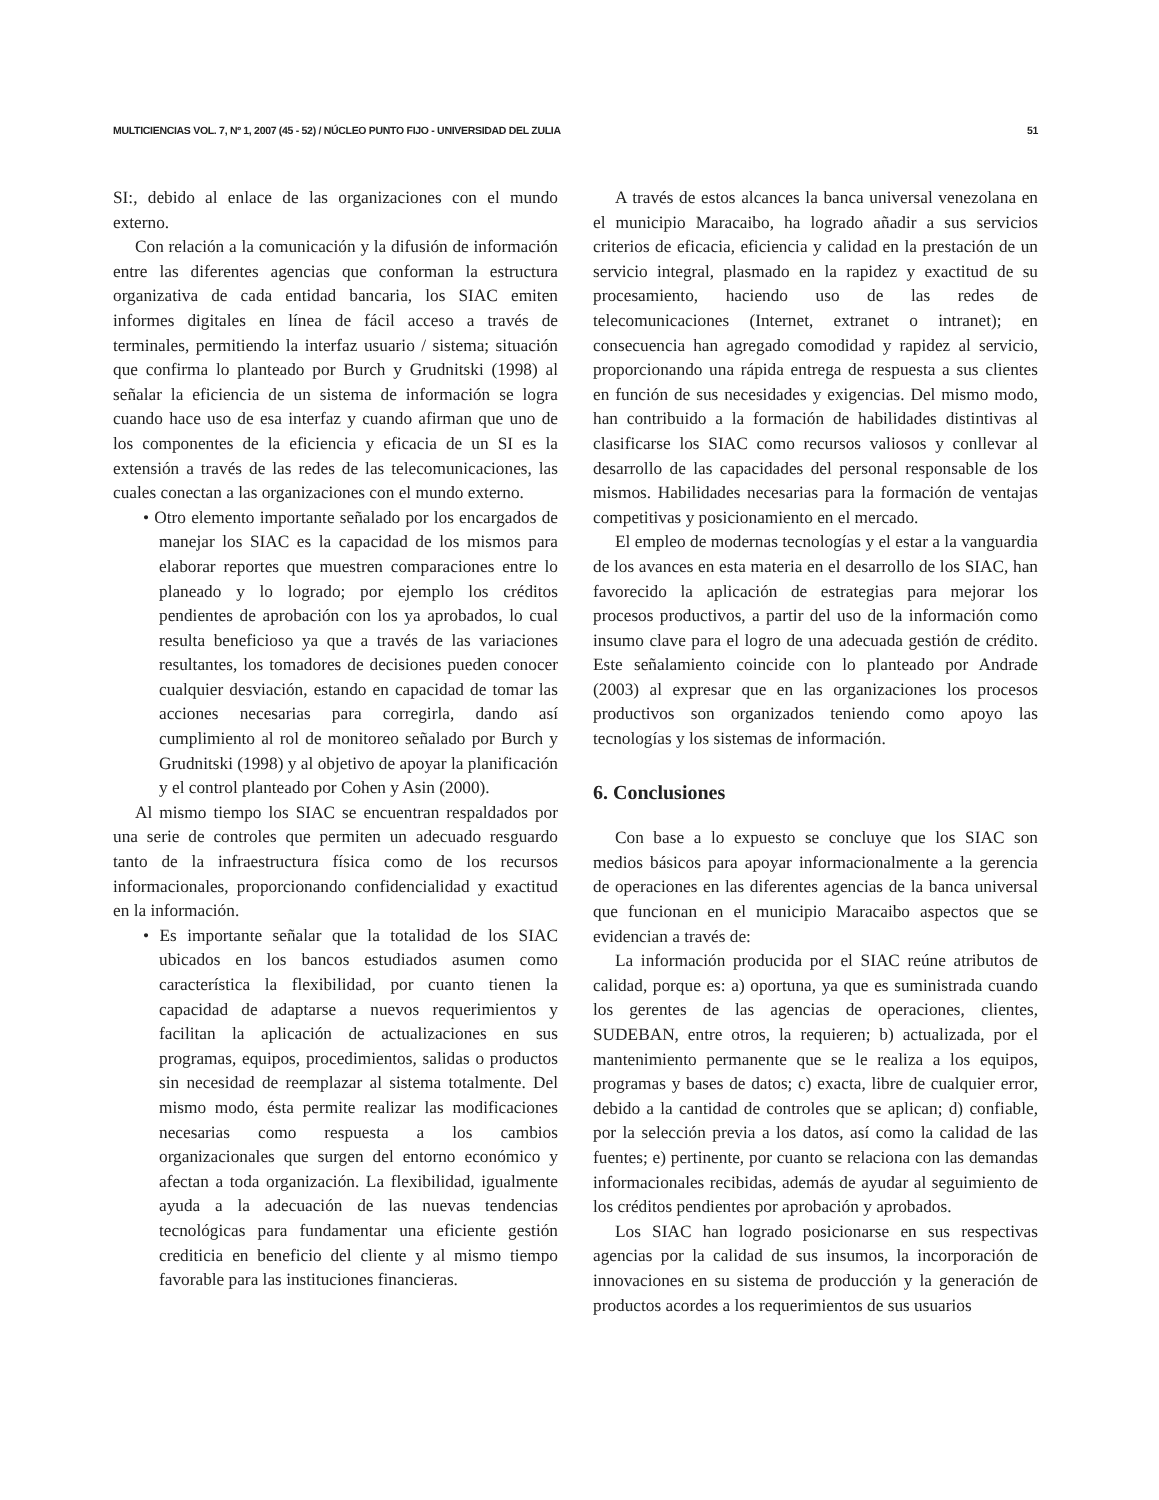MULTICIENCIAS VOL. 7, Nº 1, 2007 (45 - 52) / NÚCLEO PUNTO FIJO - UNIVERSIDAD DEL ZULIA 51
SI:, debido al enlace de las organizaciones con el mundo externo.
Con relación a la comunicación y la difusión de información entre las diferentes agencias que conforman la estructura organizativa de cada entidad bancaria, los SIAC emiten informes digitales en línea de fácil acceso a través de terminales, permitiendo la interfaz usuario / sistema; situación que confirma lo planteado por Burch y Grudnitski (1998) al señalar la eficiencia de un sistema de información se logra cuando hace uso de esa interfaz y cuando afirman que uno de los componentes de la eficiencia y eficacia de un SI es la extensión a través de las redes de las telecomunicaciones, las cuales conectan a las organizaciones con el mundo externo.
• Otro elemento importante señalado por los encargados de manejar los SIAC es la capacidad de los mismos para elaborar reportes que muestren comparaciones entre lo planeado y lo logrado; por ejemplo los créditos pendientes de aprobación con los ya aprobados, lo cual resulta beneficioso ya que a través de las variaciones resultantes, los tomadores de decisiones pueden conocer cualquier desviación, estando en capacidad de tomar las acciones necesarias para corregirla, dando así cumplimiento al rol de monitoreo señalado por Burch y Grudnitski (1998) y al objetivo de apoyar la planificación y el control planteado por Cohen y Asin (2000).
Al mismo tiempo los SIAC se encuentran respaldados por una serie de controles que permiten un adecuado resguardo tanto de la infraestructura física como de los recursos informacionales, proporcionando confidencialidad y exactitud en la información.
• Es importante señalar que la totalidad de los SIAC ubicados en los bancos estudiados asumen como característica la flexibilidad, por cuanto tienen la capacidad de adaptarse a nuevos requerimientos y facilitan la aplicación de actualizaciones en sus programas, equipos, procedimientos, salidas o productos sin necesidad de reemplazar al sistema totalmente. Del mismo modo, ésta permite realizar las modificaciones necesarias como respuesta a los cambios organizacionales que surgen del entorno económico y afectan a toda organización. La flexibilidad, igualmente ayuda a la adecuación de las nuevas tendencias tecnológicas para fundamentar una eficiente gestión crediticia en beneficio del cliente y al mismo tiempo favorable para las instituciones financieras.
A través de estos alcances la banca universal venezolana en el municipio Maracaibo, ha logrado añadir a sus servicios criterios de eficacia, eficiencia y calidad en la prestación de un servicio integral, plasmado en la rapidez y exactitud de su procesamiento, haciendo uso de las redes de telecomunicaciones (Internet, extranet o intranet); en consecuencia han agregado comodidad y rapidez al servicio, proporcionando una rápida entrega de respuesta a sus clientes en función de sus necesidades y exigencias. Del mismo modo, han contribuido a la formación de habilidades distintivas al clasificarse los SIAC como recursos valiosos y conllevar al desarrollo de las capacidades del personal responsable de los mismos. Habilidades necesarias para la formación de ventajas competitivas y posicionamiento en el mercado.
El empleo de modernas tecnologías y el estar a la vanguardia de los avances en esta materia en el desarrollo de los SIAC, han favorecido la aplicación de estrategias para mejorar los procesos productivos, a partir del uso de la información como insumo clave para el logro de una adecuada gestión de crédito. Este señalamiento coincide con lo planteado por Andrade (2003) al expresar que en las organizaciones los procesos productivos son organizados teniendo como apoyo las tecnologías y los sistemas de información.
6. Conclusiones
Con base a lo expuesto se concluye que los SIAC son medios básicos para apoyar informacionalmente a la gerencia de operaciones en las diferentes agencias de la banca universal que funcionan en el municipio Maracaibo aspectos que se evidencian a través de:
La información producida por el SIAC reúne atributos de calidad, porque es: a) oportuna, ya que es suministrada cuando los gerentes de las agencias de operaciones, clientes, SUDEBAN, entre otros, la requieren; b) actualizada, por el mantenimiento permanente que se le realiza a los equipos, programas y bases de datos; c) exacta, libre de cualquier error, debido a la cantidad de controles que se aplican; d) confiable, por la selección previa a los datos, así como la calidad de las fuentes; e) pertinente, por cuanto se relaciona con las demandas informacionales recibidas, además de ayudar al seguimiento de los créditos pendientes por aprobación y aprobados.
Los SIAC han logrado posicionarse en sus respectivas agencias por la calidad de sus insumos, la incorporación de innovaciones en su sistema de producción y la generación de productos acordes a los requerimientos de sus usuarios